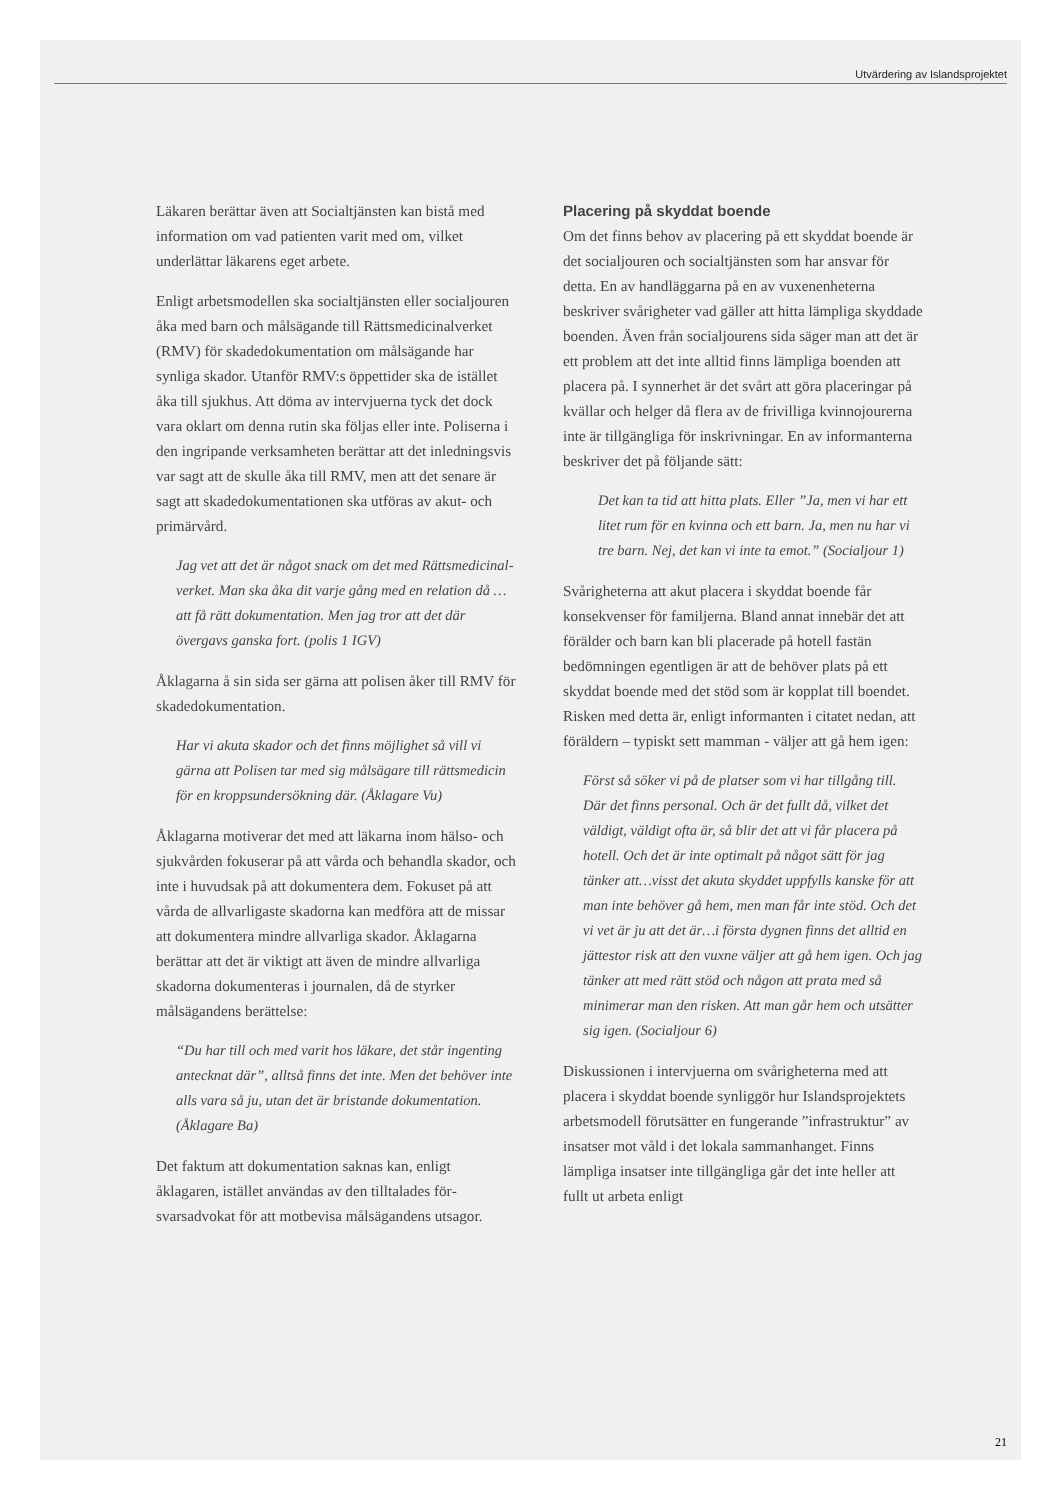Utvärdering av Islandsprojektet
Läkaren berättar även att Socialtjänsten kan bistå med information om vad patienten varit med om, vilket underlättar läkarens eget arbete.
Enligt arbetsmodellen ska socialtjänsten eller social­jouren åka med barn och målsägande till Rätts­medicinalverket (RMV) för skadedokumentation om målsägande har synliga skador. Utanför RMV:s öppettider ska de istället åka till sjukhus. Att döma av intervjuerna tyck det dock vara oklart om denna rutin ska följas eller inte. Poliserna i den ingripande verksamheten berättar att det inledningsvis var sagt att de skulle åka till RMV, men att det senare är sagt att skadedokumentationen ska utföras av akut- och primärvård.
Jag vet att det är något snack om det med Rättsmedicinal­verket. Man ska åka dit varje gång med en relation då … att få rätt dokumentation. Men jag tror att det där övergavs ganska fort. (polis 1 IGV)
Åklagarna å sin sida ser gärna att polisen åker till RMV för skadedokumentation.
Har vi akuta skador och det finns möjlighet så vill vi gärna att Polisen tar med sig målsägare till rättsmedi­cin för en kroppsundersökning där. (Åklagare Vu)
Åklagarna motiverar det med att läkarna inom hälso- och sjukvården fokuserar på att vårda och behandla skador, och inte i huvudsak på att doku­mentera dem. Fokuset på att vårda de allvarligaste skadorna kan medföra att de missar att dokumentera mindre allvarliga skador. Åklagarna berättar att det är viktigt att även de mindre allvarliga skadorna dokumenteras i journalen, då de styrker målsägan­dens berättelse:
“Du har till och med varit hos läkare, det står ingenting antecknat där”, alltså finns det inte. Men det behöver inte alls vara så ju, utan det är bristande dokumentation. (Åklagare Ba)
Det faktum att dokumentation saknas kan, enligt åklagaren, istället användas av den tilltalades för­svarsadvokat för att motbevisa målsägandens utsagor.
Placering på skyddat boende
Om det finns behov av placering på ett skyddat boende är det socialjouren och socialtjänsten som har ansvar för detta. En av handläggarna på en av vuxenenheterna beskriver svårigheter vad gäller att hitta lämpliga skyddade boenden. Även från socialjourens sida säger man att det är ett problem att det inte alltid finns lämpliga boenden att placera på. I synnerhet är det svårt att göra placeringar på kvällar och helger då flera av de frivilliga kvinno­jourerna inte är tillgängliga för inskrivningar. En av informanterna beskriver det på följande sätt:
Det kan ta tid att hitta plats. Eller ”Ja, men vi har ett litet rum för en kvinna och ett barn. Ja, men nu har vi tre barn. Nej, det kan vi inte ta emot.” (Socialjour 1)
Svårigheterna att akut placera i skyddat boende får konsekvenser för familjerna. Bland annat innebär det att förälder och barn kan bli placerade på hotell fastän bedömningen egentligen är att de behöver plats på ett skyddat boende med det stöd som är kopplat till boendet. Risken med detta är, enligt informanten i citatet nedan, att föräldern – typiskt sett mamman - väljer att gå hem igen:
Först så söker vi på de platser som vi har tillgång till. Där det finns personal. Och är det fullt då, vilket det väldigt, väldigt ofta är, så blir det att vi får placera på hotell. Och det är inte optimalt på något sätt för jag tänker att…visst det akuta skyddet uppfylls kanske för att man inte behöver gå hem, men man får inte stöd. Och det vi vet är ju att det är…i första dygnen finns det alltid en jättestor risk att den vuxne väljer att gå hem igen. Och jag tänker att med rätt stöd och någon att prata med så minimerar man den risken. Att man går hem och utsätter sig igen. (Socialjour 6)
Diskussionen i intervjuerna om svårigheterna med att placera i skyddat boende synliggör hur Islands­projektets arbetsmodell förutsätter en fungerande ”infrastruktur” av insatser mot våld i det lokala sammanhanget. Finns lämpliga insatser inte till­gängliga går det inte heller att fullt ut arbeta enligt
21